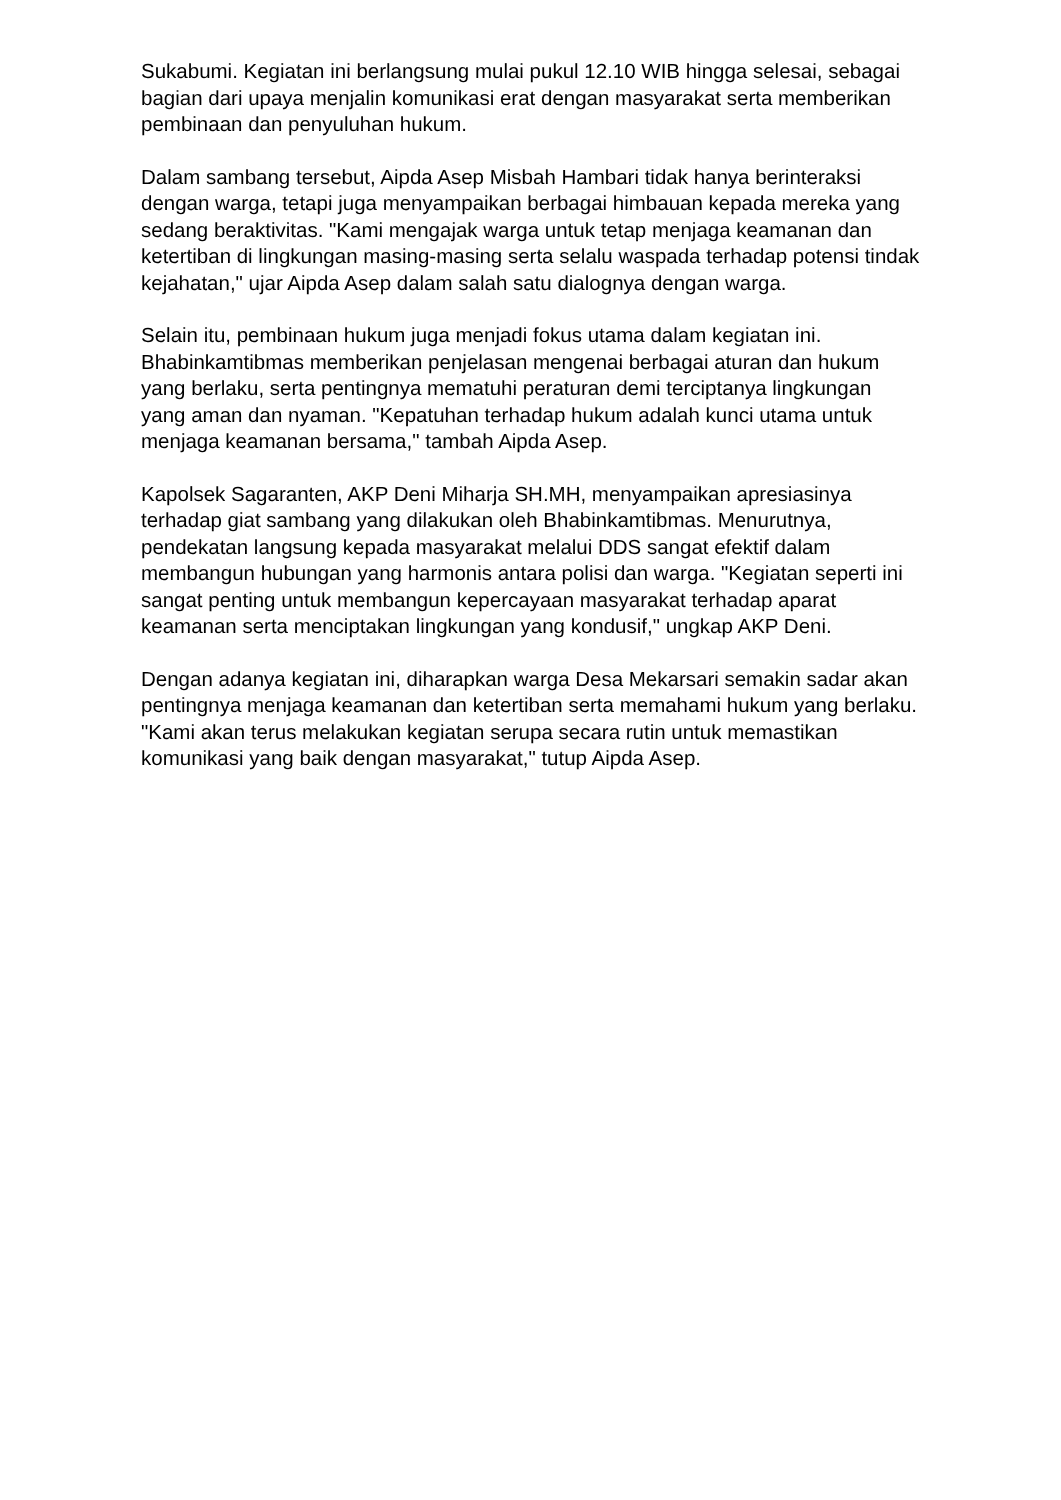Sukabumi. Kegiatan ini berlangsung mulai pukul 12.10 WIB hingga selesai, sebagai bagian dari upaya menjalin komunikasi erat dengan masyarakat serta memberikan pembinaan dan penyuluhan hukum.
Dalam sambang tersebut, Aipda Asep Misbah Hambari tidak hanya berinteraksi dengan warga, tetapi juga menyampaikan berbagai himbauan kepada mereka yang sedang beraktivitas. "Kami mengajak warga untuk tetap menjaga keamanan dan ketertiban di lingkungan masing-masing serta selalu waspada terhadap potensi tindak kejahatan," ujar Aipda Asep dalam salah satu dialognya dengan warga.
Selain itu, pembinaan hukum juga menjadi fokus utama dalam kegiatan ini. Bhabinkamtibmas memberikan penjelasan mengenai berbagai aturan dan hukum yang berlaku, serta pentingnya mematuhi peraturan demi terciptanya lingkungan yang aman dan nyaman. "Kepatuhan terhadap hukum adalah kunci utama untuk menjaga keamanan bersama," tambah Aipda Asep.
Kapolsek Sagaranten, AKP Deni Miharja SH.MH, menyampaikan apresiasinya terhadap giat sambang yang dilakukan oleh Bhabinkamtibmas. Menurutnya, pendekatan langsung kepada masyarakat melalui DDS sangat efektif dalam membangun hubungan yang harmonis antara polisi dan warga. "Kegiatan seperti ini sangat penting untuk membangun kepercayaan masyarakat terhadap aparat keamanan serta menciptakan lingkungan yang kondusif," ungkap AKP Deni.
Dengan adanya kegiatan ini, diharapkan warga Desa Mekarsari semakin sadar akan pentingnya menjaga keamanan dan ketertiban serta memahami hukum yang berlaku. "Kami akan terus melakukan kegiatan serupa secara rutin untuk memastikan komunikasi yang baik dengan masyarakat," tutup Aipda Asep.